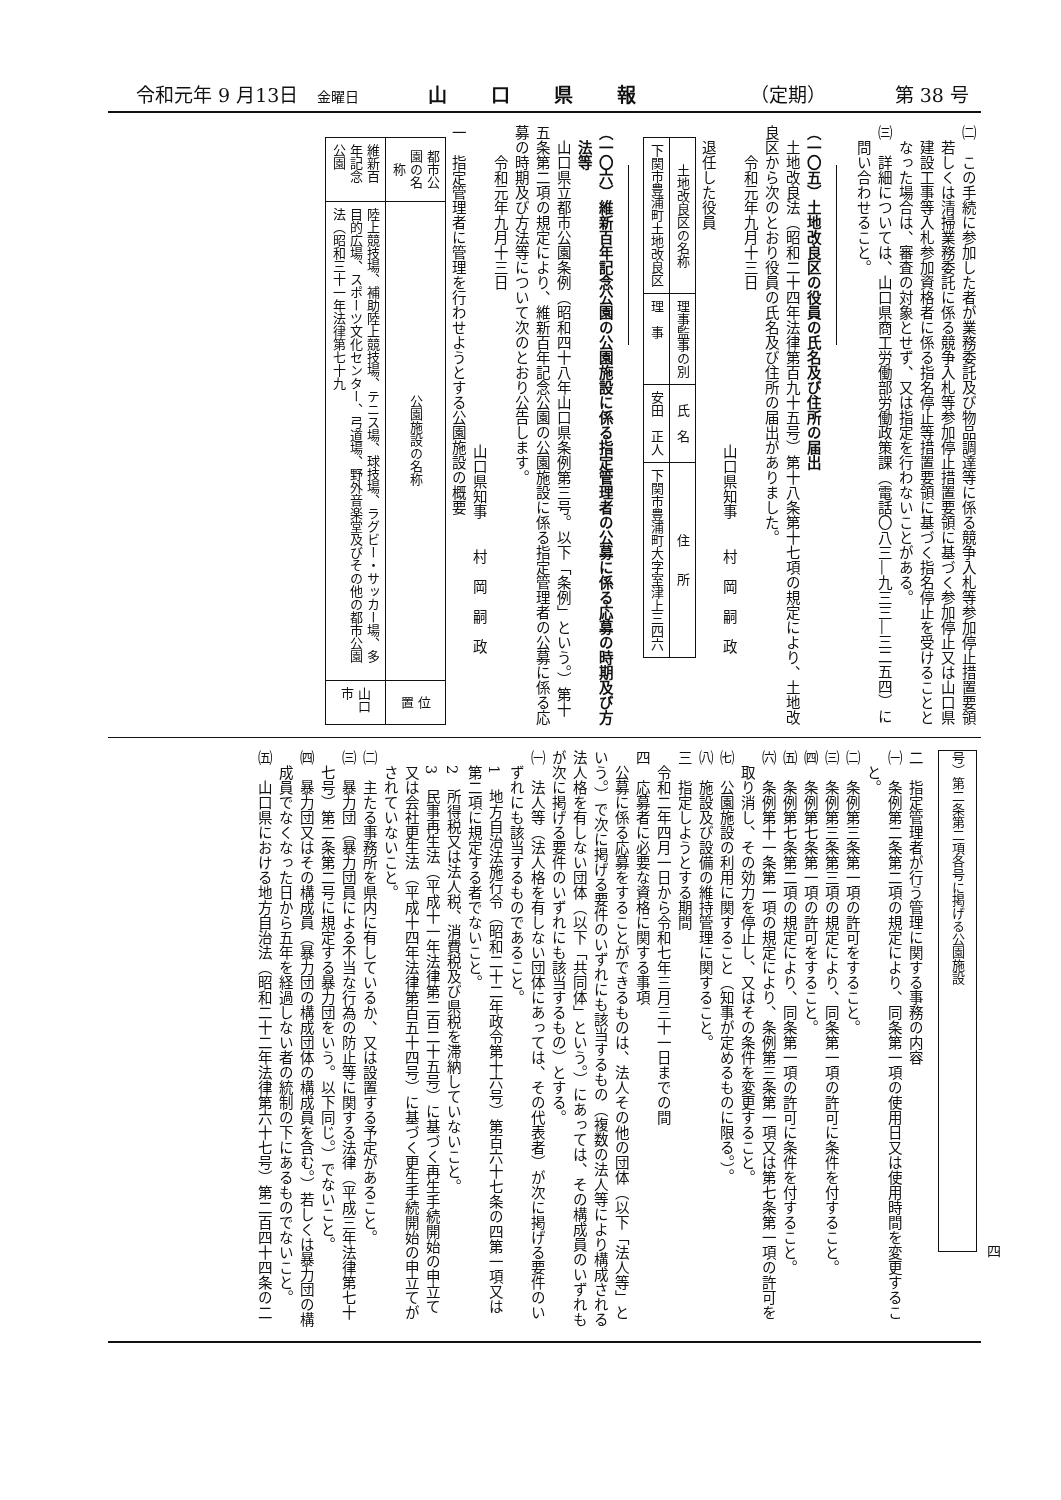令和元年 9 月13日　金曜日 山口県報 （定期） 第 38 号
㈡　この手続に参加した者が業務委託及び物品調達等に係る競争入札等参加停止措置要領若しくは清掃業務委託に係る競争入札等参加停止措置要領に基づく参加停止又は山口県建設工事等入札参加資格者に係る指名停止等措置要領に基づく指名停止を受けることとなった場合は、審査の対象とせず、又は指定を行わないことがある。
㈢　詳細については、山口県商工労働部労働政策課（電話〇八三―九三三―三二五四）に問い合わせること。
（一〇五）土地改良区の役員の氏名及び住所の届出
土地改良法（昭和二十四年法律第百九十五号）第十八条第十七項の規定により、土地改良区から次のとおり役員の氏名及び住所の届出がありました。
　令和元年九月十三日
山口県知事　　村　岡　嗣　政
退任した役員
| 土地改良区の名称 | 理事監事の別 | 氏 名 | 住 所 |
| --- | --- | --- | --- |
| 下関市豊浦町土地改良区 | 理 事 | 安田 正人 | 下関市豊浦町大字室津上三四六 |
（一〇六）維新百年記念公園の公園施設に係る指定管理者の公募に係る応募の時期及び方法等
山口県立都市公園条例（昭和四十八年山口県条例第三号。以下「条例」という。）第十五条第二項の規定により、維新百年記念公園の公園施設に係る指定管理者の公募に係る応募の時期及び方法等について次のとおり公告します。
　令和元年九月十三日
山口県知事　　村　岡　嗣　政
一　指定管理者に管理を行わせようとする公園施設の概要
| 都市公園の名称 | 公園施設の名称 | 位 置 |
| --- | --- | --- |
| 維新百年記念公園 | 陸上競技場、補助陸上競技場、テニス場、球技場、ラグビー・サッカー場、多目的広場、スポーツ文化センター、弓道場、野外音楽堂及びその他の都市公園法（昭和三十一年法律第七十九 | 山口市 |
号）第二条第二項各号に掲げる公園施設
二　指定管理者が行う管理に関する事務の内容
㈠　条例第二条第二項の規定により、同条第一項の使用日又は使用時間を変更すること。
㈡　条例第三条第一項の許可をすること。
㈢　条例第三条第三項の規定により、同条第一項の許可に条件を付すること。
㈣　条例第七条第一項の許可をすること。
㈤　条例第七条第二項の規定により、同条第一項の許可に条件を付すること。
㈥　条例第十一条第一項の規定により、条例第三条第一項又は第七条第一項の許可を取り消し、その効力を停止し、又はその条件を変更すること。
㈦　公園施設の利用に関すること（知事が定めるものに限る。）。
㈧　施設及び設備の維持管理に関すること。
三　指定しようとする期間
令和二年四月一日から令和七年三月三十一日までの間
四　応募者に必要な資格に関する事項
公募に係る応募をすることができるものは、法人その他の団体（以下「法人等」という。）で次に掲げる要件のいずれにも該当するもの（複数の法人等により構成される法人格を有しない団体（以下「共同体」という。）にあっては、その構成員のいずれもが次に掲げる要件のいずれにも該当するもの）とする。
㈠　法人等（法人格を有しない団体にあっては、その代表者）が次に掲げる要件のいずれにも該当するものであること。
　1　地方自治法施行令（昭和二十二年政令第十六号）第百六十七条の四第一項又は第二項に規定する者でないこと。
　2　所得税又は法人税、消費税及び県税を滞納していないこと。
　3　民事再生法（平成十一年法律第二百二十五号）に基づく再生手続開始の申立て又は会社更生法（平成十四年法律第百五十四号）に基づく更生手続開始の申立てがされていないこと。
㈡　主たる事務所を県内に有しているか、又は設置する予定があること。
㈢　暴力団（暴力団員による不当な行為の防止等に関する法律（平成三年法律第七十七号）第二条第二号に規定する暴力団をいう。以下同じ。）でないこと。
㈣　暴力団又はその構成員（暴力団の構成団体の構成員を含む。）若しくは暴力団の構成員でなくなった日から五年を経過しない者の統制の下にあるものでないこと。
㈤　山口県における地方自治法（昭和二十二年法律第六十七号）第二百四十四条の二
四